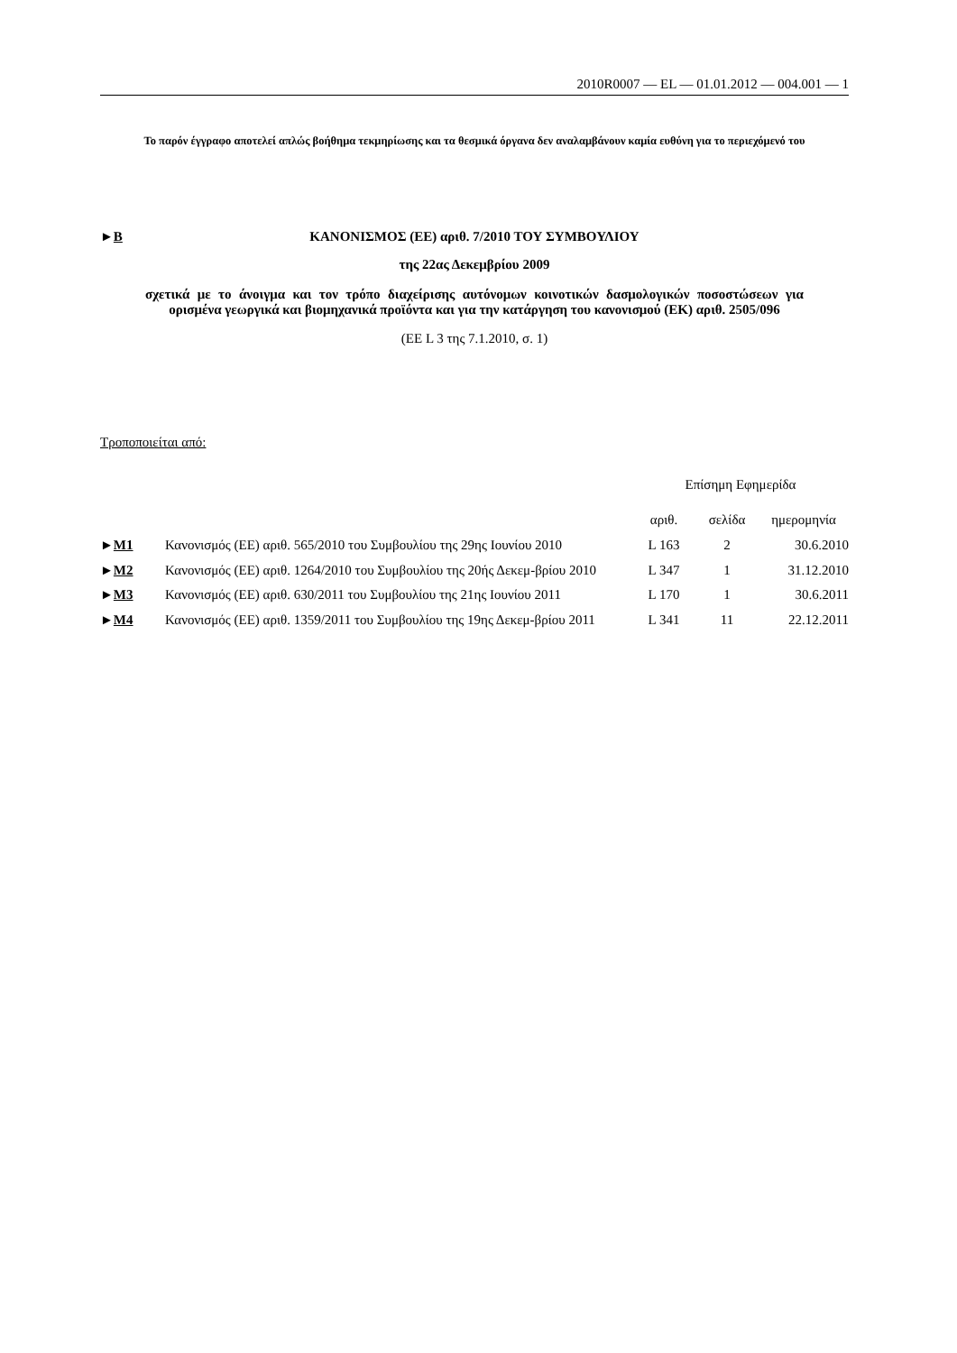2010R0007 — EL — 01.01.2012 — 004.001 — 1
Το παρόν έγγραφο αποτελεί απλώς βοήθημα τεκμηρίωσης και τα θεσμικά όργανα δεν αναλαμβάνουν καμία ευθύνη για το περιεχόμενό του
►B ΚΑΝΟΝΙΣΜΟΣ (ΕΕ) αριθ. 7/2010 ΤΟΥ ΣΥΜΒΟΥΛΙΟΥ
της 22ας Δεκεμβρίου 2009
σχετικά με το άνοιγμα και τον τρόπο διαχείρισης αυτόνομων κοινοτικών δασμολογικών ποσοστώσεων για ορισμένα γεωργικά και βιομηχανικά προϊόντα και για την κατάργηση του κανονισμού (ΕΚ) αριθ. 2505/096
(ΕΕ L 3 της 7.1.2010, σ. 1)
Τροποποιείται από:
| | | Επίσημη Εφημερίδα | | |
| --- | --- | --- | --- | --- |
| | | αριθ. | σελίδα | ημερομηνία |
| ► M1 | Κανονισμός (ΕΕ) αριθ. 565/2010 του Συμβουλίου της 29ης Ιουνίου 2010 | L 163 | 2 | 30.6.2010 |
| ► M2 | Κανονισμός (ΕΕ) αριθ. 1264/2010 του Συμβουλίου της 20ής Δεκεμ-βρίου 2010 | L 347 | 1 | 31.12.2010 |
| ► M3 | Κανονισμός (ΕΕ) αριθ. 630/2011 του Συμβουλίου της 21ης Ιουνίου 2011 | L 170 | 1 | 30.6.2011 |
| ► M4 | Κανονισμός (ΕΕ) αριθ. 1359/2011 του Συμβουλίου της 19ης Δεκεμ-βρίου 2011 | L 341 | 11 | 22.12.2011 |